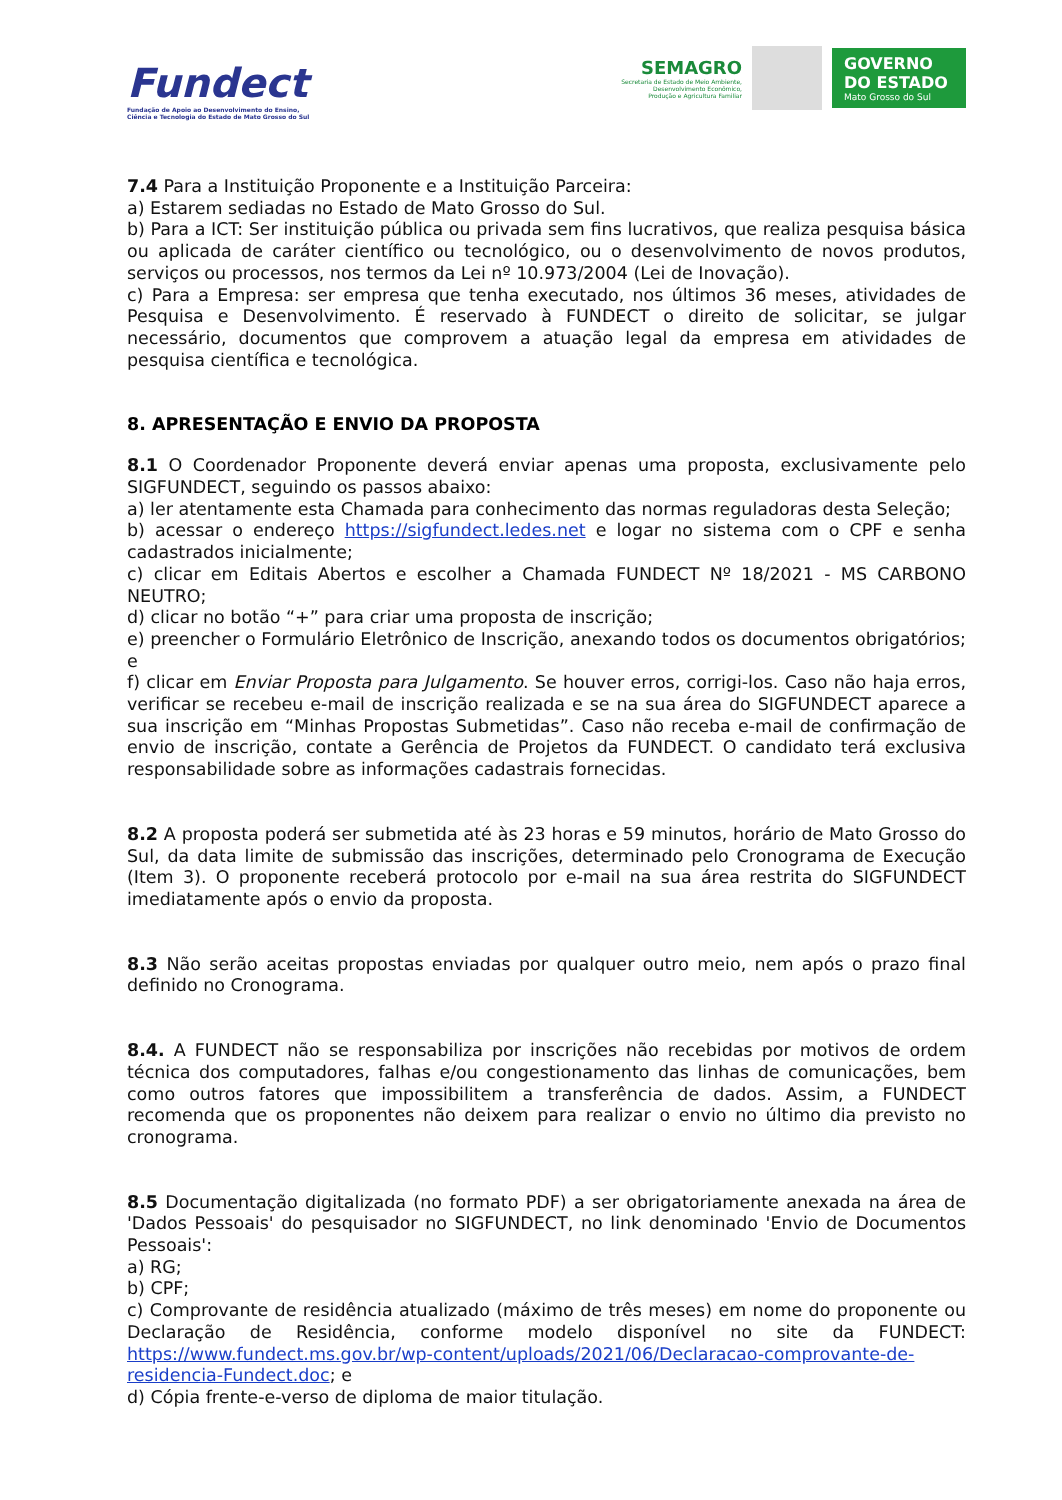Fundect
Fundação de Apoio ao Desenvolvimento do Ensino,
Ciência e Tecnologia do Estado de Mato Grosso do Sul
SEMAGRO
Secretaria de Estado de Meio Ambiente,
Desenvolvimento Econômico,
Produção e Agricultura Familiar
GOVERNO
DO ESTADO
Mato Grosso do Sul
7.4 Para a Instituição Proponente e a Instituição Parceira:
a) Estarem sediadas no Estado de Mato Grosso do Sul.
b) Para a ICT: Ser instituição pública ou privada sem fins lucrativos, que realiza pesquisa básica ou aplicada de caráter científico ou tecnológico, ou o desenvolvimento de novos produtos, serviços ou processos, nos termos da Lei nº 10.973/2004 (Lei de Inovação).
c) Para a Empresa: ser empresa que tenha executado, nos últimos 36 meses, atividades de Pesquisa e Desenvolvimento. É reservado à FUNDECT o direito de solicitar, se julgar necessário, documentos que comprovem a atuação legal da empresa em atividades de pesquisa científica e tecnológica.
8. APRESENTAÇÃO E ENVIO DA PROPOSTA
8.1 O Coordenador Proponente deverá enviar apenas uma proposta, exclusivamente pelo SIGFUNDECT, seguindo os passos abaixo:
a) ler atentamente esta Chamada para conhecimento das normas reguladoras desta Seleção;
b) acessar o endereço https://sigfundect.ledes.net e logar no sistema com o CPF e senha cadastrados inicialmente;
c) clicar em Editais Abertos e escolher a Chamada FUNDECT Nº 18/2021 - MS CARBONO NEUTRO;
d) clicar no botão “+” para criar uma proposta de inscrição;
e) preencher o Formulário Eletrônico de Inscrição, anexando todos os documentos obrigatórios; e
f) clicar em Enviar Proposta para Julgamento. Se houver erros, corrigi-los. Caso não haja erros, verificar se recebeu e-mail de inscrição realizada e se na sua área do SIGFUNDECT aparece a sua inscrição em “Minhas Propostas Submetidas”. Caso não receba e-mail de confirmação de envio de inscrição, contate a Gerência de Projetos da FUNDECT. O candidato terá exclusiva responsabilidade sobre as informações cadastrais fornecidas.
8.2 A proposta poderá ser submetida até às 23 horas e 59 minutos, horário de Mato Grosso do Sul, da data limite de submissão das inscrições, determinado pelo Cronograma de Execução (Item 3). O proponente receberá protocolo por e-mail na sua área restrita do SIGFUNDECT imediatamente após o envio da proposta.
8.3 Não serão aceitas propostas enviadas por qualquer outro meio, nem após o prazo final definido no Cronograma.
8.4. A FUNDECT não se responsabiliza por inscrições não recebidas por motivos de ordem técnica dos computadores, falhas e/ou congestionamento das linhas de comunicações, bem como outros fatores que impossibilitem a transferência de dados. Assim, a FUNDECT recomenda que os proponentes não deixem para realizar o envio no último dia previsto no cronograma.
8.5 Documentação digitalizada (no formato PDF) a ser obrigatoriamente anexada na área de 'Dados Pessoais' do pesquisador no SIGFUNDECT, no link denominado 'Envio de Documentos Pessoais':
a) RG;
b) CPF;
c) Comprovante de residência atualizado (máximo de três meses) em nome do proponente ou Declaração de Residência, conforme modelo disponível no site da FUNDECT: https://www.fundect.ms.gov.br/wp-content/uploads/2021/06/Declaracao-comprovante-de-residencia-Fundect.doc; e
d) Cópia frente-e-verso de diploma de maior titulação.